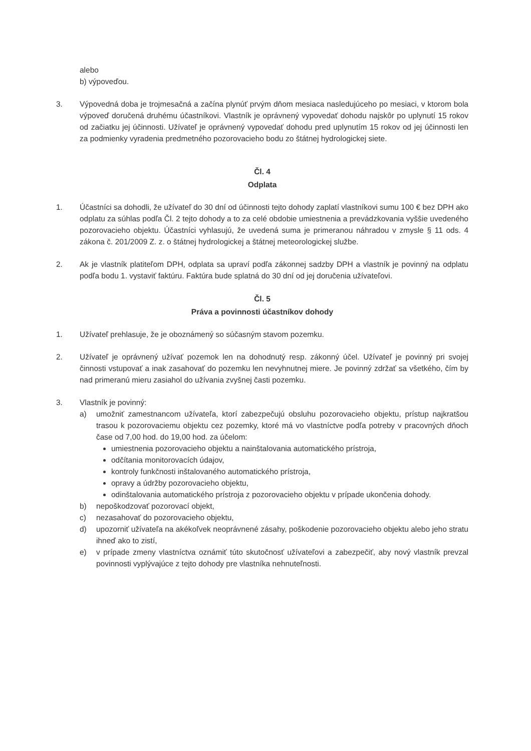alebo
b) výpoveďou.
3. Výpovedná doba je trojmesačná a začína plynúť prvým dňom mesiaca nasledujúceho po mesiaci, v ktorom bola výpoveď doručená druhému účastníkovi. Vlastník je oprávnený vypovedať dohodu najskôr po uplynutí 15 rokov od začiatku jej účinnosti. Užívateľ je oprávnený vypovedať dohodu pred uplynutím 15 rokov od jej účinnosti len za podmienky vyradenia predmetného pozorovacieho bodu zo štátnej hydrologickej siete.
Čl. 4
Odplata
1. Účastníci sa dohodli, že užívateľ do 30 dní od účinnosti tejto dohody zaplatí vlastníkovi sumu 100 € bez DPH ako odplatu za súhlas podľa Čl. 2 tejto dohody a to za celé obdobie umiestnenia a prevádzkovania vyššie uvedeného pozorovacieho objektu. Účastníci vyhlasujú, že uvedená suma je primeranou náhradou v zmysle § 11 ods. 4 zákona č. 201/2009 Z. z. o štátnej hydrologickej a štátnej meteorologickej službe.
2. Ak je vlastník platiteľom DPH, odplata sa upraví podľa zákonnej sadzby DPH a vlastník je povinný na odplatu podľa bodu 1. vystaviť faktúru. Faktúra bude splatná do 30 dní od jej doručenia užívateľovi.
Čl. 5
Práva a povinnosti účastníkov dohody
1. Užívateľ prehlasuje, že je oboznámený so súčasným stavom pozemku.
2. Užívateľ je oprávnený užívať pozemok len na dohodnutý resp. zákonný účel. Užívateľ je povinný pri svojej činnosti vstupovať a inak zasahovať do pozemku len nevyhnutnej miere. Je povinný zdržať sa všetkého, čím by nad primeranú mieru zasiahol do užívania zvyšnej časti pozemku.
3. Vlastník je povinný:
a) umožniť zamestnancom užívateľa, ktorí zabezpečujú obsluhu pozorovacieho objektu, prístup najkratšou trasou k pozorovaciemu objektu cez pozemky, ktoré má vo vlastníctve podľa potreby v pracovných dňoch čase od 7,00 hod. do 19,00 hod. za účelom:
umiestnenia pozorovacieho objektu a nainštalovania automatického prístroja,
odčítania monitorovacích údajov,
kontroly funkčnosti inštalovaného automatického prístroja,
opravy a údržby pozorovacieho objektu,
odinštalovania automatického prístroja z pozorovacieho objektu v prípade ukončenia dohody.
b) nepoškodzovať pozorovací objekt,
c) nezasahovať do pozorovacieho objektu,
d) upozorniť užívateľa na akékoľvek neoprávnené zásahy, poškodenie pozorovacieho objektu alebo jeho stratu ihneď ako to zistí,
e) v prípade zmeny vlastníctva oznámiť túto skutočnosť užívateľovi a zabezpečiť, aby nový vlastník prevzal povinnosti vyplývajúce z tejto dohody pre vlastníka nehnuteľnosti.